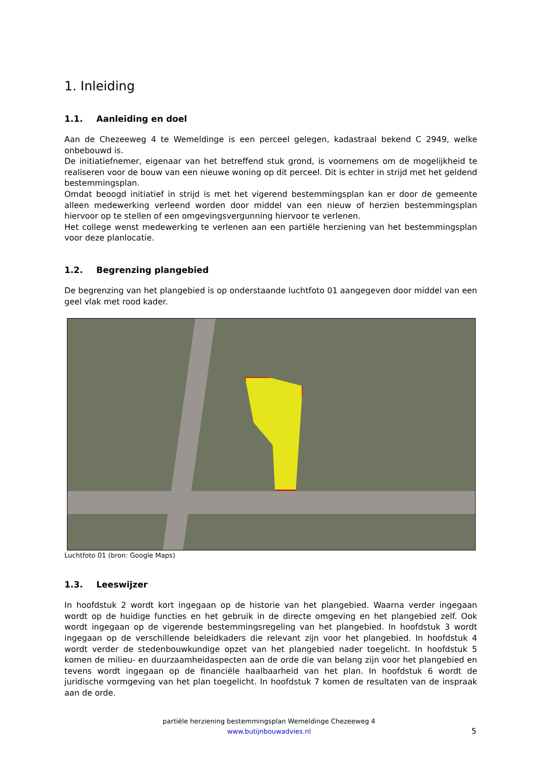1. Inleiding
1.1. Aanleiding en doel
Aan de Chezeeweg 4 te Wemeldinge is een perceel gelegen, kadastraal bekend C 2949, welke onbebouwd is.
De initiatiefnemer, eigenaar van het betreffend stuk grond, is voornemens om de mogelijkheid te realiseren voor de bouw van een nieuwe woning op dit perceel. Dit is echter in strijd met het geldend bestemmingsplan.
Omdat beoogd initiatief in strijd is met het vigerend bestemmingsplan kan er door de gemeente alleen medewerking verleend worden door middel van een nieuw of herzien bestemmingsplan hiervoor op te stellen of een omgevingsvergunning hiervoor te verlenen.
Het college wenst medewerking te verlenen aan een partiële herziening van het bestemmingsplan voor deze planlocatie.
1.2. Begrenzing plangebied
De begrenzing van het plangebied is op onderstaande luchtfoto 01 aangegeven door middel van een geel vlak met rood kader.
Luchtfoto 01 (bron: Google Maps)
1.3. Leeswijzer
In hoofdstuk 2 wordt kort ingegaan op de historie van het plangebied. Waarna verder ingegaan wordt op de huidige functies en het gebruik in de directe omgeving en het plangebied zelf. Ook wordt ingegaan op de vigerende bestemmingsregeling van het plangebied. In hoofdstuk 3 wordt ingegaan op de verschillende beleidkaders die relevant zijn voor het plangebied. In hoofdstuk 4 wordt verder de stedenbouwkundige opzet van het plangebied nader toegelicht. In hoofdstuk 5 komen de milieu- en duurzaamheidaspecten aan de orde die van belang zijn voor het plangebied en tevens wordt ingegaan op de financiële haalbaarheid van het plan. In hoofdstuk 6 wordt de juridische vormgeving van het plan toegelicht. In hoofdstuk 7 komen de resultaten van de inspraak aan de orde.
partiële herziening bestemmingsplan Wemeldinge Chezeeweg 4
www.butijnbouwadvies.nl
5